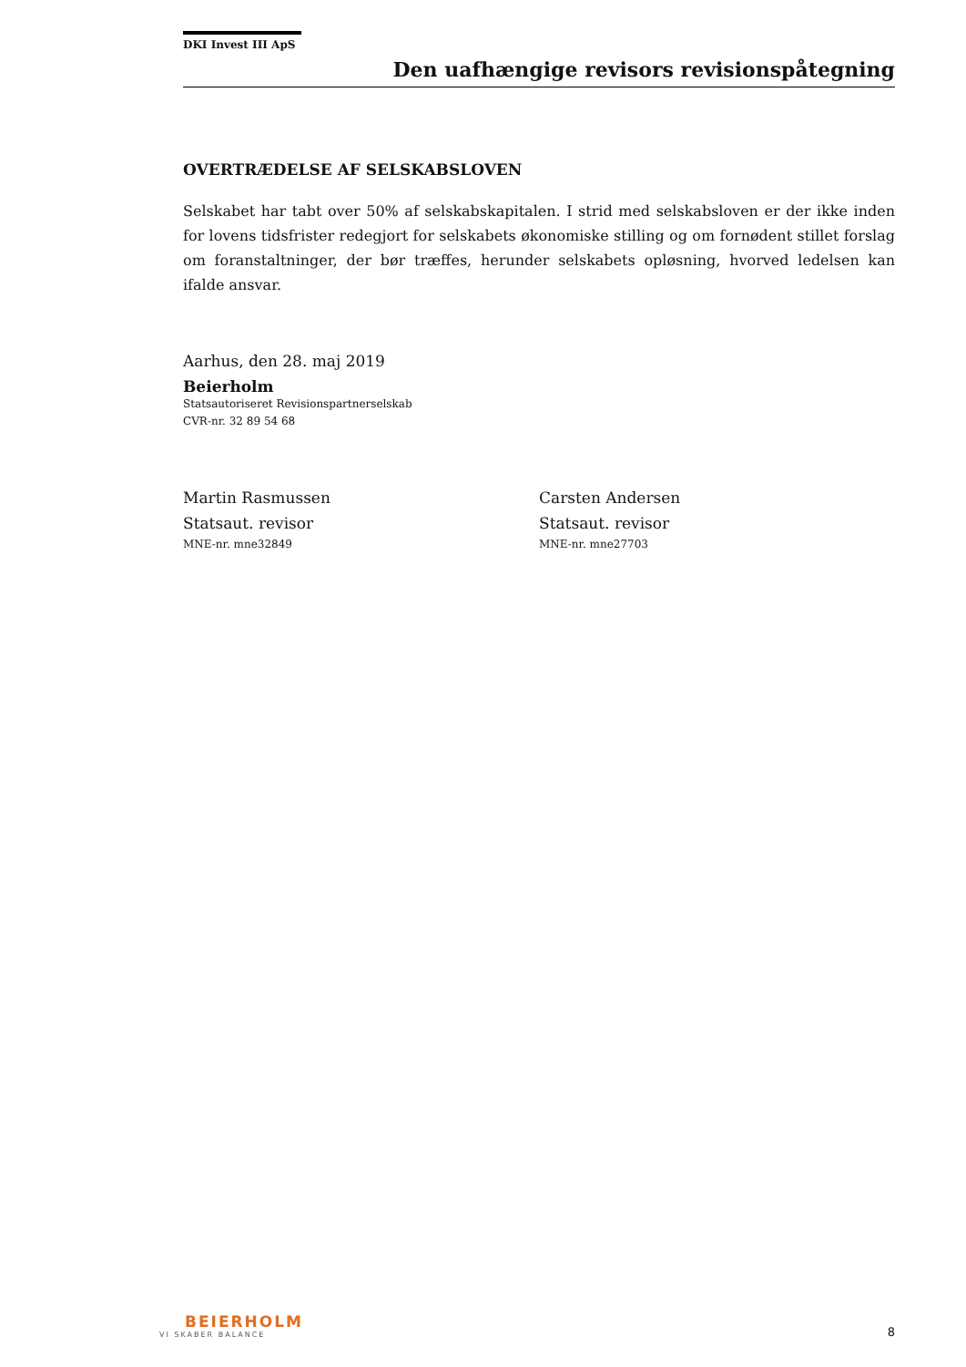DKI Invest III ApS
Den uafhængige revisors revisionspåtegning
OVERTRÆDELSE AF SELSKABSLOVEN
Selskabet har tabt over 50% af selskabskapitalen. I strid med selskabsloven er der ikke inden for lovens tidsfrister redegjort for selskabets økonomiske stilling og om fornødent stillet forslag om foranstaltninger, der bør træffes, herunder selskabets opløsning, hvorved ledelsen kan ifalde ansvar.
Aarhus, den 28. maj 2019
Beierholm
Statsautoriseret Revisionspartnerselskab
CVR-nr. 32 89 54 68
Martin Rasmussen
Statsaut. revisor
MNE-nr. mne32849
Carsten Andersen
Statsaut. revisor
MNE-nr. mne27703
BEIERHOLM
VI SKABER BALANCE
8